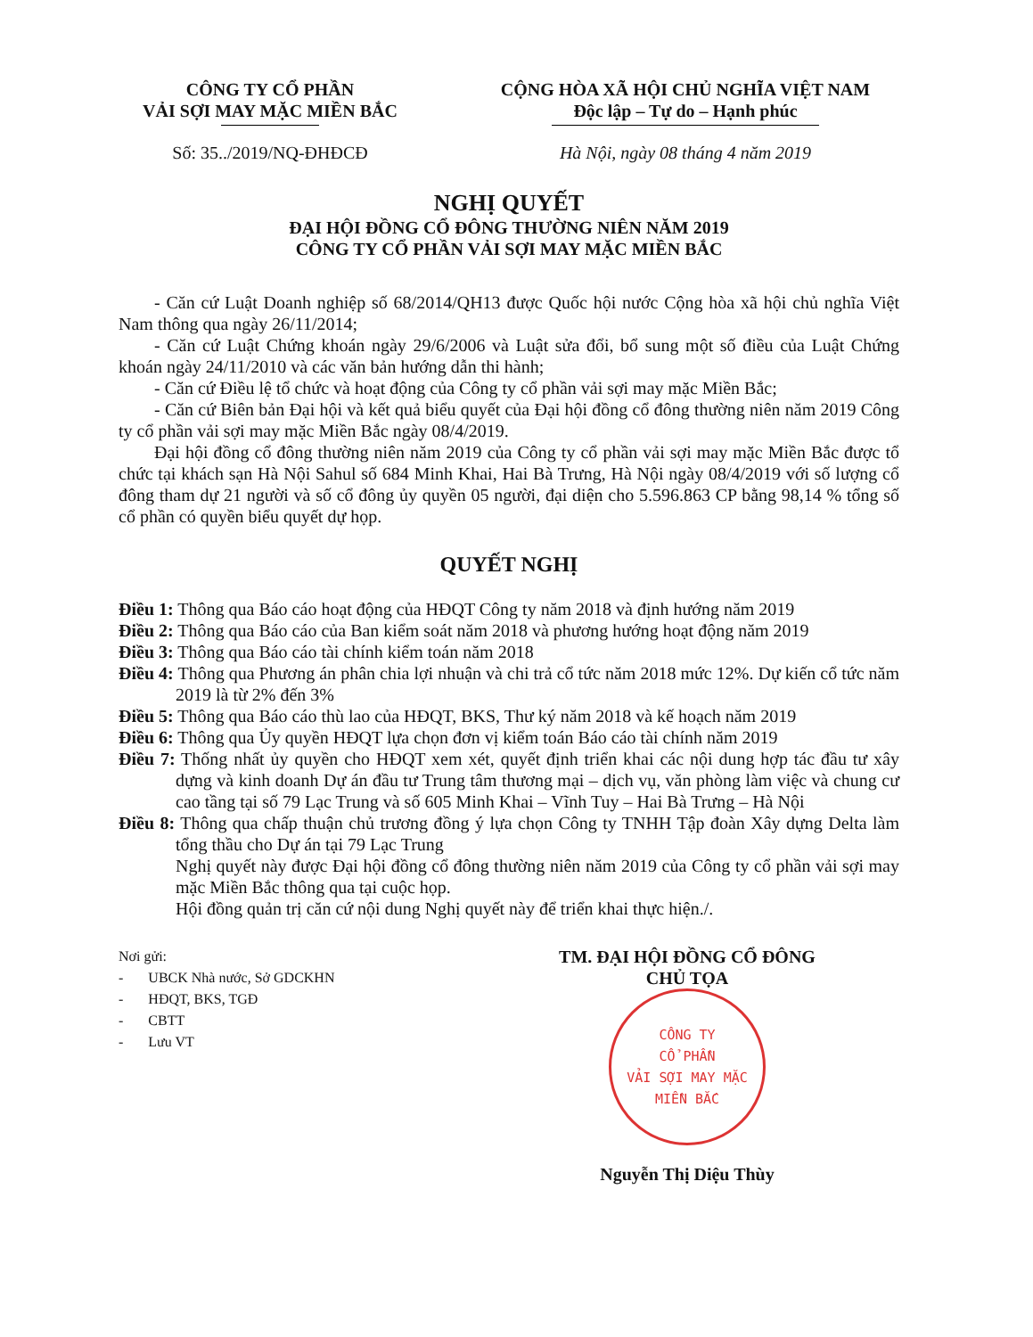CÔNG TY CỔ PHẦN
VẢI SỢI MAY MẶC MIỀN BẮC
Số: 35../2019/NQ-ĐHĐCĐ
CỘNG HÒA XÃ HỘI CHỦ NGHĨA VIỆT NAM
Độc lập – Tự do – Hạnh phúc
Hà Nội, ngày 08 tháng 4 năm 2019
NGHỊ QUYẾT
ĐẠI HỘI ĐỒNG CỔ ĐÔNG THƯỜNG NIÊN NĂM 2019
CÔNG TY CỔ PHẦN VẢI SỢI MAY MẶC MIỀN BẮC
- Căn cứ Luật Doanh nghiệp số 68/2014/QH13 được Quốc hội nước Cộng hòa xã hội chủ nghĩa Việt Nam thông qua ngày 26/11/2014;
- Căn cứ Luật Chứng khoán ngày 29/6/2006 và Luật sửa đổi, bổ sung một số điều của Luật Chứng khoán ngày 24/11/2010 và các văn bản hướng dẫn thi hành;
- Căn cứ Điều lệ tổ chức và hoạt động của Công ty cổ phần vải sợi may mặc Miền Bắc;
- Căn cứ Biên bản Đại hội và kết quả biểu quyết của Đại hội đồng cổ đông thường niên năm 2019 Công ty cổ phần vải sợi may mặc Miền Bắc ngày 08/4/2019.
Đại hội đồng cổ đông thường niên năm 2019 của Công ty cổ phần vải sợi may mặc Miền Bắc được tổ chức tại khách sạn Hà Nội Sahul số 684 Minh Khai, Hai Bà Trưng, Hà Nội ngày 08/4/2019 với số lượng cổ đông tham dự 21 người và số cổ đông ủy quyền 05 người, đại diện cho 5.596.863 CP bằng 98,14 % tổng số cổ phần có quyền biểu quyết dự họp.
QUYẾT NGHỊ
Điều 1: Thông qua Báo cáo hoạt động của HĐQT Công ty năm 2018 và định hướng năm 2019
Điều 2: Thông qua Báo cáo của Ban kiểm soát năm 2018 và phương hướng hoạt động năm 2019
Điều 3: Thông qua Báo cáo tài chính kiểm toán năm 2018
Điều 4: Thông qua Phương án phân chia lợi nhuận và chi trả cổ tức năm 2018 mức 12%. Dự kiến cổ tức năm 2019 là từ 2% đến 3%
Điều 5: Thông qua Báo cáo thù lao của HĐQT, BKS, Thư ký năm 2018 và kế hoạch năm 2019
Điều 6: Thông qua Ủy quyền HĐQT lựa chọn đơn vị kiểm toán Báo cáo tài chính năm 2019
Điều 7: Thống nhất ủy quyền cho HĐQT xem xét, quyết định triển khai các nội dung hợp tác đầu tư xây dựng và kinh doanh Dự án đầu tư Trung tâm thương mại – dịch vụ, văn phòng làm việc và chung cư cao tầng tại số 79 Lạc Trung và số 605 Minh Khai – Vĩnh Tuy – Hai Bà Trưng – Hà Nội
Điều 8: Thông qua chấp thuận chủ trương đồng ý lựa chọn Công ty TNHH Tập đoàn Xây dựng Delta làm tổng thầu cho Dự án tại 79 Lạc Trung
Nghị quyết này được Đại hội đồng cổ đông thường niên năm 2019 của Công ty cổ phần vải sợi may mặc Miền Bắc thông qua tại cuộc họp.
Hội đồng quản trị căn cứ nội dung Nghị quyết này để triển khai thực hiện./.
Nơi gửi:
- UBCK Nhà nước, Sở GDCKHN
- HĐQT, BKS, TGĐ
- CBTT
- Lưu VT
TM. ĐẠI HỘI ĐỒNG CỔ ĐÔNG
CHỦ TỌA
CÔNG TY
CỔ PHẦN
VẢI SỢI MAY MẶC
MIỀN BẮC
Nguyễn Thị Diệu Thùy